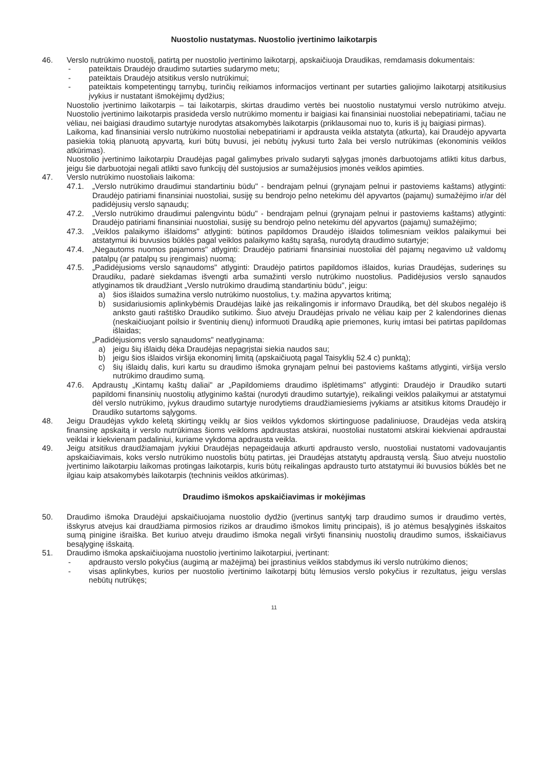Nuostolio nustatymas. Nuostolio įvertinimo laikotarpis
46. Verslo nutrūkimo nuostolį, patirtą per nuostolio įvertinimo laikotarpį, apskaičiuoja Draudikas, remdamasis dokumentais:
- pateiktais Draudėjo draudimo sutarties sudarymo metu;
- pateiktais Draudėjo atsitikus verslo nutrūkimui;
- pateiktais kompetentingų tarnybų, turinčių reikiamos informacijos vertinant per sutarties galiojimo laikotarpį atsitikusius įvykius ir nustatant išmokėjimų dydžius;
Nuostolio įvertinimo laikotarpis – tai laikotarpis, skirtas draudimo vertės bei nuostolio nustatymui verslo nutrūkimo atveju. Nuostolio įvertinimo laikotarpis prasideda verslo nutrūkimo momentu ir baigiasi kai finansiniai nuostoliai nebepatiriami, tačiau ne vėliau, nei baigiasi draudimo sutartyje nurodytas atsakomybės laikotarpis (priklausomai nuo to, kuris iš jų baigiasi pirmas).
Laikoma, kad finansiniai verslo nutrūkimo nuostoliai nebepatiriami ir apdrausta veikla atstatyta (atkurta), kai Draudėjo apyvarta pasiekia tokią planuotą apyvartą, kuri būtų buvusi, jei nebūtų įvykusi turto žala bei verslo nutrūkimas (ekonominis veiklos atkūrimas).
Nuostolio įvertinimo laikotarpiu Draudėjas pagal galimybes privalo sudaryti sąlygas įmonės darbuotojams atlikti kitus darbus, jeigu šie darbuotojai negali atlikti savo funkcijų dėl sustojusios ar sumažėjusios įmonės veiklos apimties.
47. Verslo nutrūkimo nuostoliais laikoma:
47.1. „Verslo nutrūkimo draudimui standartiniu būdu" - bendrajam pelnui (grynajam pelnui ir pastoviems kaštams) atlyginti: Draudėjo patiriami finansiniai nuostoliai, susiję su bendrojo pelno netekimu dėl apyvartos (pajamų) sumažėjimo ir/ar dėl padidėjusių verslo sąnaudų;
47.2. „Verslo nutrūkimo draudimui palengvintu būdu" - bendrajam pelnui (grynajam pelnui ir pastoviems kaštams) atlyginti: Draudėjo patiriami finansiniai nuostoliai, susiję su bendrojo pelno netekimu dėl apyvartos (pajamų) sumažėjimo;
47.3. „Veiklos palaikymo išlaidoms" atlyginti: būtinos papildomos Draudėjo išlaidos tolimesniam veiklos palaikymui bei atstatymui iki buvusios būklės pagal veiklos palaikymo kaštų sąrašą, nurodytą draudimo sutartyje;
47.4. „Negautoms nuomos pajamoms" atlyginti: Draudėjo patiriami finansiniai nuostoliai dėl pajamų negavimo už valdomų patalpų (ar patalpų su įrengimais) nuomą;
47.5. „Padidėjusioms verslo sąnaudoms" atlyginti: Draudėjo patirtos papildomos išlaidos, kurias Draudėjas, suderinęs su Draudiku, padarė siekdamas išvengti arba sumažinti verslo nutrūkimo nuostolius. Padidėjusios verslo sąnaudos atlyginamos tik draudžiant „Verslo nutrūkimo draudimą standartiniu būdu", jeigu:
a) šios išlaidos sumažina verslo nutrūkimo nuostolius, t.y. mažina apyvartos kritimą;
b) susidariusiomis aplinkybėmis Draudėjas laikė jas reikalingomis ir informavo Draudiką, bet dėl skubos negalėjo iš anksto gauti raštiško Draudiko sutikimo. Šiuo atveju Draudėjas privalo ne vėliau kaip per 2 kalendorines dienas (neskaičiuojant poilsio ir šventinių dienų) informuoti Draudiką apie priemones, kurių imtasi bei patirtas papildomas išlaidas;
„Padidėjusioms verslo sąnaudoms" neatlyginama:
a) jeigu šių išlaidų dėka Draudėjas nepagrįstai siekia naudos sau;
b) jeigu šios išlaidos viršija ekonominį limitą (apskaičiuotą pagal Taisyklių 52.4 c) punktą);
c) šių išlaidų dalis, kuri kartu su draudimo išmoka grynajam pelnui bei pastoviems kaštams atlyginti, viršija verslo nutrūkimo draudimo sumą.
47.6. Apdraustų „Kintamų kaštų daliai" ar „Papildomiems draudimo išplėtimams" atlyginti: Draudėjo ir Draudiko sutarti papildomi finansinių nuostolių atlyginimo kaštai (nurodyti draudimo sutartyje), reikalingi veiklos palaikymui ar atstatymui dėl verslo nutrūkimo, įvykus draudimo sutartyje nurodytiems draudžiamiesiems įvykiams ar atsitikus kitoms Draudėjo ir Draudiko sutartoms sąlygoms.
48. Jeigu Draudėjas vykdo keletą skirtingų veiklų ar šios veiklos vykdomos skirtinguose padaliniuose, Draudėjas veda atskirą finansinę apskaitą ir verslo nutrūkimas šioms veikloms apdraustas atskirai, nuostoliai nustatomi atskirai kiekvienai apdraustai veiklai ir kiekvienam padaliniui, kuriame vykdoma apdrausta veikla.
49. Jeigu atsitikus draudžiamajam įvykiui Draudėjas nepageidauja atkurti apdrausto verslo, nuostoliai nustatomi vadovaujantis apskaičiavimais, koks verslo nutrūkimo nuostolis būtų patirtas, jei Draudėjas atstatytų apdraustą verslą. Šiuo atveju nuostolio įvertinimo laikotarpiu laikomas protingas laikotarpis, kuris būtų reikalingas apdrausto turto atstatymui iki buvusios būklės bet ne ilgiau kaip atsakomybės laikotarpis (techninis veiklos atkūrimas).
Draudimo išmokos apskaičiavimas ir mokėjimas
50. Draudimo išmoka Draudėjui apskaičiuojama nuostolio dydžio (įvertinus santykį tarp draudimo sumos ir draudimo vertės, išskyrus atvejus kai draudžiama pirmosios rizikos ar draudimo išmokos limitų principais), iš jo atėmus besąlyginės išskaitos sumą pinigine išraiška. Bet kuriuo atveju draudimo išmoka negali viršyti finansinių nuostolių draudimo sumos, išskaičiavus besąlyginę išskaitą.
51. Draudimo išmoka apskaičiuojama nuostolio įvertinimo laikotarpiui, įvertinant:
- apdrausto verslo pokyčius (augimą ar mažėjimą) bei įprastinius veiklos stabdymus iki verslo nutrūkimo dienos;
- visas aplinkybes, kurios per nuostolio įvertinimo laikotarpį būtų lėmusios verslo pokyčius ir rezultatus, jeigu verslas nebūtų nutrūkęs;
11